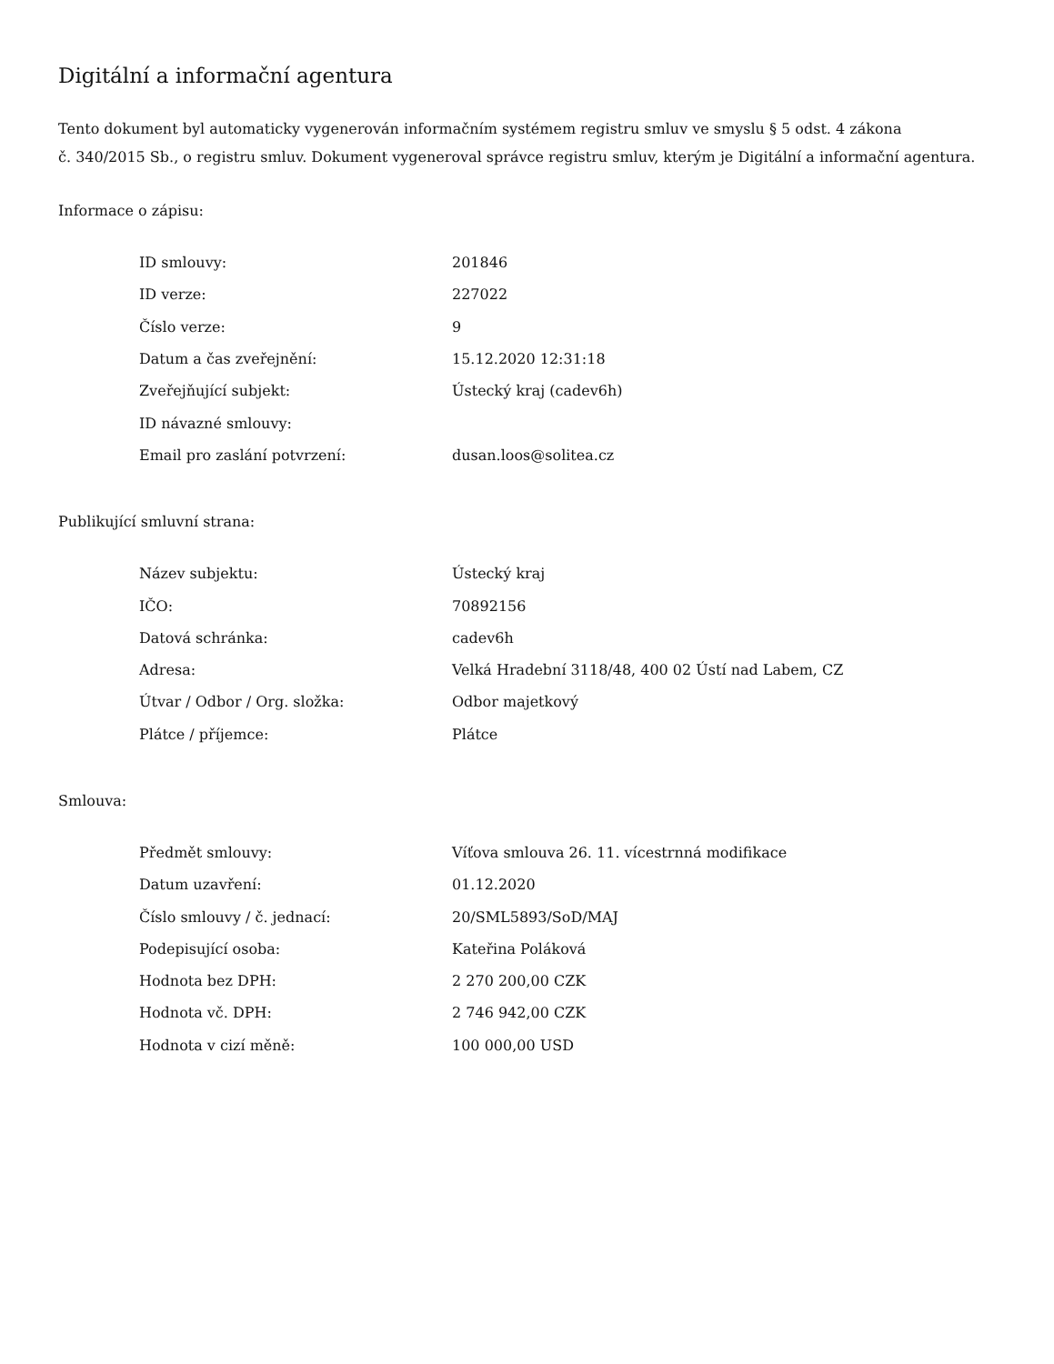Digitální a informační agentura
Tento dokument byl automaticky vygenerován informačním systémem registru smluv ve smyslu § 5 odst. 4 zákona
č. 340/2015 Sb., o registru smluv. Dokument vygeneroval správce registru smluv, kterým je Digitální a informační agentura.
Informace o zápisu:
| ID smlouvy: | 201846 |
| ID verze: | 227022 |
| Číslo verze: | 9 |
| Datum a čas zveřejnění: | 15.12.2020 12:31:18 |
| Zveřejňující subjekt: | Ústecký kraj (cadev6h) |
| ID návazné smlouvy: | |
| Email pro zaslání potvrzení: | dusan.loos@solitea.cz |
Publikující smluvní strana:
| Název subjektu: | Ústecký kraj |
| IČO: | 70892156 |
| Datová schránka: | cadev6h |
| Adresa: | Velká Hradební 3118/48, 400 02 Ústí nad Labem, CZ |
| Útvar / Odbor / Org. složka: | Odbor majetkový |
| Plátce / příjemce: | Plátce |
Smlouva:
| Předmět smlouvy: | Víťova smlouva 26. 11. vícestrnná modifikace |
| Datum uzavření: | 01.12.2020 |
| Číslo smlouvy / č. jednací: | 20/SML5893/SoD/MAJ |
| Podepisující osoba: | Kateřina Poláková |
| Hodnota bez DPH: | 2 270 200,00 CZK |
| Hodnota vč. DPH: | 2 746 942,00 CZK |
| Hodnota v cizí měně: | 100 000,00 USD |